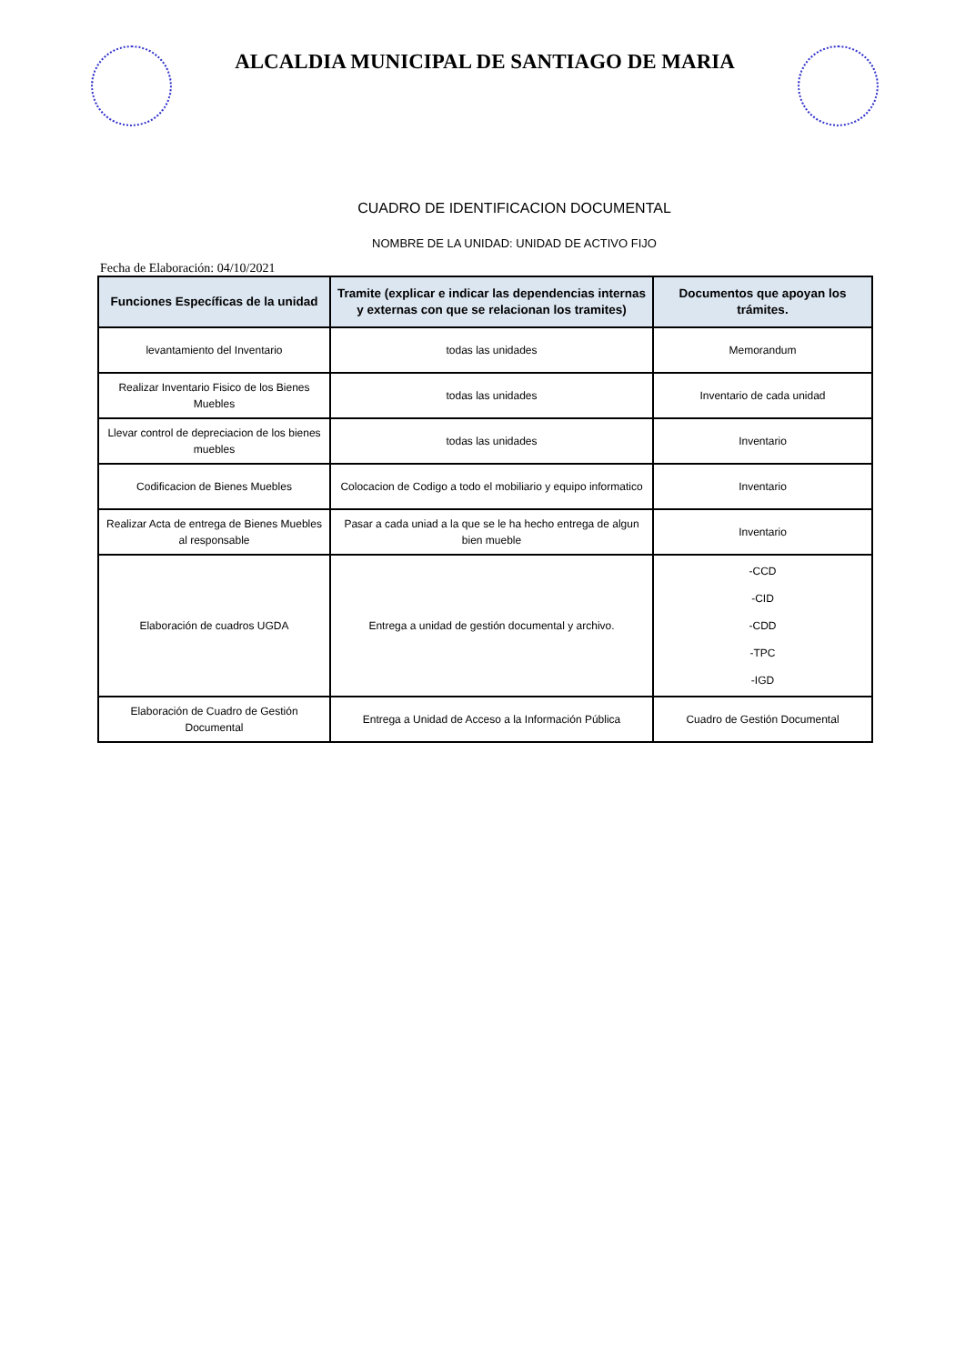ALCALDIA MUNICIPAL DE SANTIAGO DE MARIA
CUADRO DE IDENTIFICACION DOCUMENTAL
NOMBRE DE LA UNIDAD: UNIDAD DE ACTIVO FIJO
Fecha de Elaboración: 04/10/2021
| Funciones Específicas de la unidad | Tramite (explicar e indicar las dependencias internas y externas con que se relacionan los tramites) | Documentos que apoyan los trámites. |
| --- | --- | --- |
| levantamiento del Inventario | todas las unidades | Memorandum |
| Realizar Inventario Fisico de los Bienes Muebles | todas las unidades | Inventario de cada unidad |
| Llevar control de depreciacion de los bienes muebles | todas las unidades | Inventario |
| Codificacion de Bienes Muebles | Colocacion de Codigo a todo el mobiliario y equipo informatico | Inventario |
| Realizar Acta de entrega de Bienes Muebles al responsable | Pasar a cada uniad a la que se le ha hecho entrega de algun bien mueble | Inventario |
| Elaboración de cuadros UGDA | Entrega a unidad de gestión documental y archivo. | -CCD -CID -CDD -TPC -IGD |
| Elaboración de Cuadro de Gestión Documental | Entrega a Unidad de Acceso a la Información Pública | Cuadro de Gestión Documental |